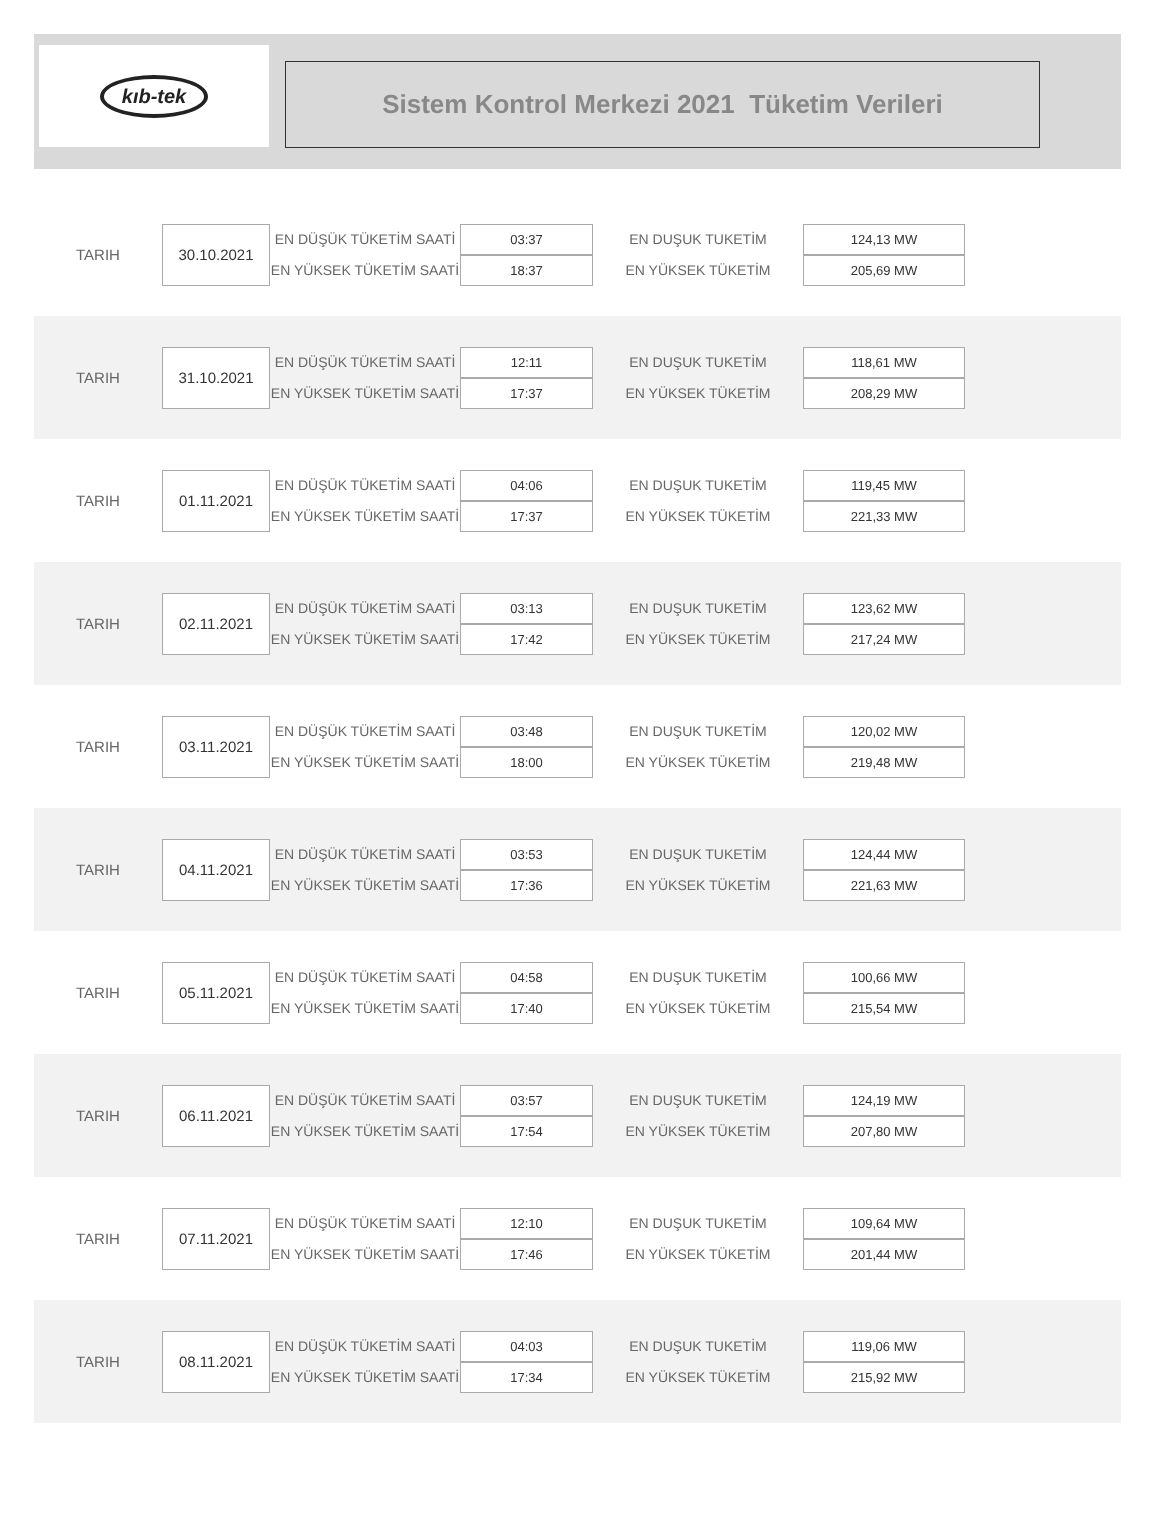kıb-tek
Sistem Kontrol Merkezi 2021 Tüketim Verileri
| TARIH | 30.10.2021 | EN DÜŞÜK TÜKETİM SAATİ | 03:37 | EN DUŞUK TUKETİM | 124,13 MW |
| | | EN YÜKSEK TÜKETİM SAATİ | 18:37 | EN YÜKSEK TÜKETİM | 205,69 MW |
| TARIH | 31.10.2021 | EN DÜŞÜK TÜKETİM SAATİ | 12:11 | EN DUŞUK TUKETİM | 118,61 MW |
| | | EN YÜKSEK TÜKETİM SAATİ | 17:37 | EN YÜKSEK TÜKETİM | 208,29 MW |
| TARIH | 01.11.2021 | EN DÜŞÜK TÜKETİM SAATİ | 04:06 | EN DUŞUK TUKETİM | 119,45 MW |
| | | EN YÜKSEK TÜKETİM SAATİ | 17:37 | EN YÜKSEK TÜKETİM | 221,33 MW |
| TARIH | 02.11.2021 | EN DÜŞÜK TÜKETİM SAATİ | 03:13 | EN DUŞUK TUKETİM | 123,62 MW |
| | | EN YÜKSEK TÜKETİM SAATİ | 17:42 | EN YÜKSEK TÜKETİM | 217,24 MW |
| TARIH | 03.11.2021 | EN DÜŞÜK TÜKETİM SAATİ | 03:48 | EN DUŞUK TUKETİM | 120,02 MW |
| | | EN YÜKSEK TÜKETİM SAATİ | 18:00 | EN YÜKSEK TÜKETİM | 219,48 MW |
| TARIH | 04.11.2021 | EN DÜŞÜK TÜKETİM SAATİ | 03:53 | EN DUŞUK TUKETİM | 124,44 MW |
| | | EN YÜKSEK TÜKETİM SAATİ | 17:36 | EN YÜKSEK TÜKETİM | 221,63 MW |
| TARIH | 05.11.2021 | EN DÜŞÜK TÜKETİM SAATİ | 04:58 | EN DUŞUK TUKETİM | 100,66 MW |
| | | EN YÜKSEK TÜKETİM SAATİ | 17:40 | EN YÜKSEK TÜKETİM | 215,54 MW |
| TARIH | 06.11.2021 | EN DÜŞÜK TÜKETİM SAATİ | 03:57 | EN DUŞUK TUKETİM | 124,19 MW |
| | | EN YÜKSEK TÜKETİM SAATİ | 17:54 | EN YÜKSEK TÜKETİM | 207,80 MW |
| TARIH | 07.11.2021 | EN DÜŞÜK TÜKETİM SAATİ | 12:10 | EN DUŞUK TUKETİM | 109,64 MW |
| | | EN YÜKSEK TÜKETİM SAATİ | 17:46 | EN YÜKSEK TÜKETİM | 201,44 MW |
| TARIH | 08.11.2021 | EN DÜŞÜK TÜKETİM SAATİ | 04:03 | EN DUŞUK TUKETİM | 119,06 MW |
| | | EN YÜKSEK TÜKETİM SAATİ | 17:34 | EN YÜKSEK TÜKETİM | 215,92 MW |